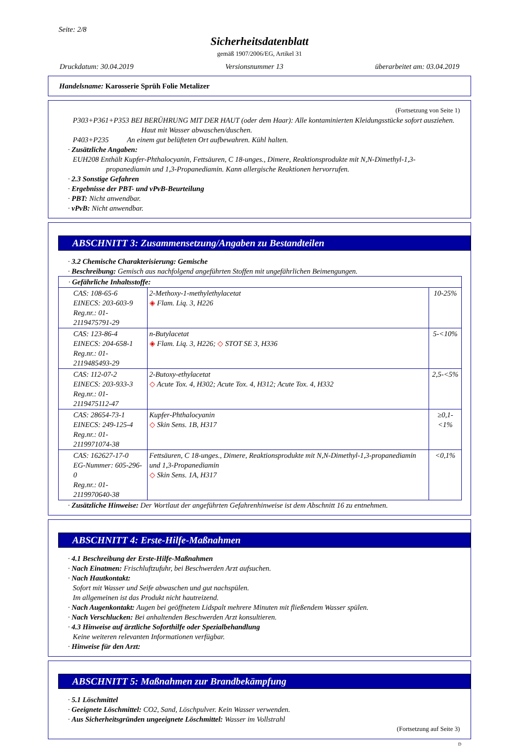Seite: 2/8
Sicherheitsdatenblatt
gemäß 1907/2006/EG, Artikel 31
Druckdatum: 30.04.2019 Versionsnummer 13 überarbeitet am: 03.04.2019
Handelsname: Karosserie Sprüh Folie Metalizer
(Fortsetzung von Seite 1)
P303+P361+P353 BEI BERÜHRUNG MIT DER HAUT (oder dem Haar): Alle kontaminierten Kleidungsstücke sofort ausziehen. Haut mit Wasser abwaschen/duschen.
P403+P235 An einem gut belüfteten Ort aufbewahren. Kühl halten.
· Zusätzliche Angaben:
EUH208 Enthält Kupfer-Phthalocyanin, Fettsäuren, C 18-unges., Dimere, Reaktionsprodukte mit N,N-Dimethyl-1,3-propanediamin und 1,3-Propanediamin. Kann allergische Reaktionen hervorrufen.
· 2.3 Sonstige Gefahren
· Ergebnisse der PBT- und vPvB-Beurteilung
· PBT: Nicht anwendbar.
· vPvB: Nicht anwendbar.
ABSCHNITT 3: Zusammensetzung/Angaben zu Bestandteilen
· 3.2 Chemische Charakterisierung: Gemische
· Beschreibung: Gemisch aus nachfolgend angeführten Stoffen mit ungefährlichen Beimengungen.
| · Gefährliche Inhaltsstoffe: | | |
| CAS: 108-65-6 EINECS: 203-603-9 Reg.nr.: 01-2119475791-29 | 2-Methoxy-1-methylethylacetat ◈ Flam. Liq. 3, H226 | 10-25% |
| CAS: 123-86-4 EINECS: 204-658-1 Reg.nr.: 01-2119485493-29 | n-Butylacetat ◈ Flam. Liq. 3, H226; ◇ STOT SE 3, H336 | 5-<10% |
| CAS: 112-07-2 EINECS: 203-933-3 Reg.nr.: 01-2119475112-47 | 2-Butoxy-ethylacetat ◇ Acute Tox. 4, H302; Acute Tox. 4, H312; Acute Tox. 4, H332 | 2,5-<5% |
| CAS: 28654-73-1 EINECS: 249-125-4 Reg.nr.: 01-2119971074-38 | Kupfer-Phthalocyanin ◇ Skin Sens. 1B, H317 | ≥0,1-<1% |
| CAS: 162627-17-0 EG-Nummer: 605-296-0 Reg.nr.: 01-2119970640-38 | Fettsäuren, C 18-unges., Dimere, Reaktionsprodukte mit N,N-Dimethyl-1,3-propanediamin und 1,3-Propanediamin ◇ Skin Sens. 1A, H317 | <0,1% |
· Zusätzliche Hinweise: Der Wortlaut der angeführten Gefahrenhinweise ist dem Abschnitt 16 zu entnehmen.
ABSCHNITT 4: Erste-Hilfe-Maßnahmen
· 4.1 Beschreibung der Erste-Hilfe-Maßnahmen
· Nach Einatmen: Frischluftzufuhr, bei Beschwerden Arzt aufsuchen.
· Nach Hautkontakt:
Sofort mit Wasser und Seife abwaschen und gut nachspülen.
Im allgemeinen ist das Produkt nicht hautreizend.
· Nach Augenkontakt: Augen bei geöffnetem Lidspalt mehrere Minuten mit fließendem Wasser spülen.
· Nach Verschlucken: Bei anhaltenden Beschwerden Arzt konsultieren.
· 4.3 Hinweise auf ärztliche Soforthilfe oder Spezialbehandlung
Keine weiteren relevanten Informationen verfügbar.
· Hinweise für den Arzt:
ABSCHNITT 5: Maßnahmen zur Brandbekämpfung
· 5.1 Löschmittel
· Geeignete Löschmittel: CO2, Sand, Löschpulver. Kein Wasser verwenden.
· Aus Sicherheitsgründen ungeeignete Löschmittel: Wasser im Vollstrahl
(Fortsetzung auf Seite 3)
D